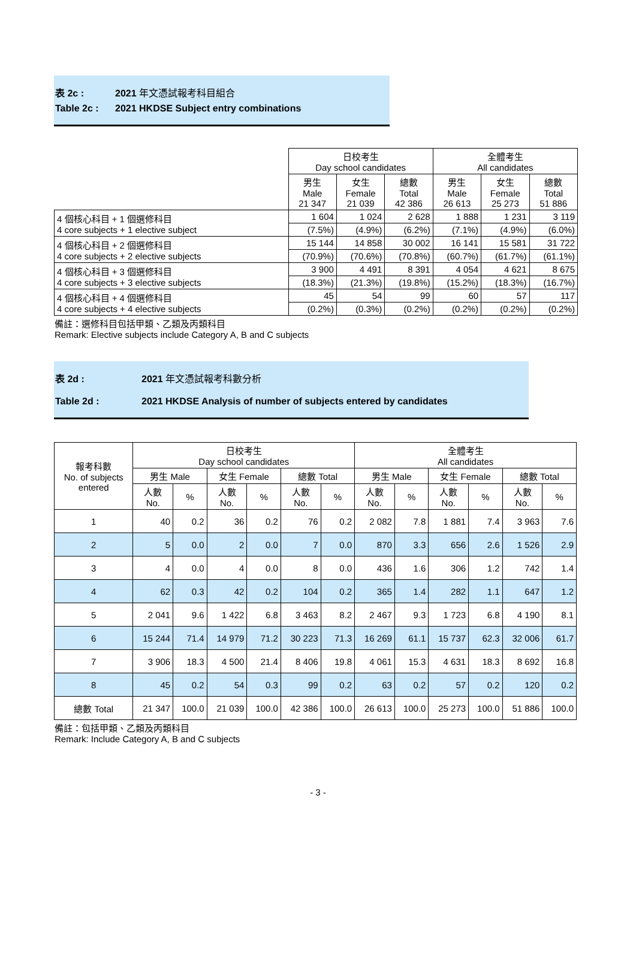表 2c : 2021 年文憑試報考科目組合
Table 2c : 2021 HKDSE Subject entry combinations
| | 日校考生 Day school candidates | | | 全體考生 All candidates | | |
| | 男生 Male 21 347 | 女生 Female 21 039 | 總數 Total 42 386 | 男生 Male 26 613 | 女生 Female 25 273 | 總數 Total 51 886 |
| 4 個核心科目 + 1 個選修科目 4 core subjects + 1 elective subject | 1 604 | 1 024 | 2 628 | 1 888 | 1 231 | 3 119 |
| | (7.5%) | (4.9%) | (6.2%) | (7.1%) | (4.9%) | (6.0%) |
| 4 個核心科目 + 2 個選修科目 4 core subjects + 2 elective subjects | 15 144 | 14 858 | 30 002 | 16 141 | 15 581 | 31 722 |
| | (70.9%) | (70.6%) | (70.8%) | (60.7%) | (61.7%) | (61.1%) |
| 4 個核心科目 + 3 個選修科目 4 core subjects + 3 elective subjects | 3 900 | 4 491 | 8 391 | 4 054 | 4 621 | 8 675 |
| | (18.3%) | (21.3%) | (19.8%) | (15.2%) | (18.3%) | (16.7%) |
| 4 個核心科目 + 4 個選修科目 4 core subjects + 4 elective subjects | 45 | 54 | 99 | 60 | 57 | 117 |
| | (0.2%) | (0.3%) | (0.2%) | (0.2%) | (0.2%) | (0.2%) |
備註：選修科目包括甲類、乙類及丙類科目
Remark: Elective subjects include Category A, B and C subjects
表 2d : 2021 年文憑試報考科數分析
Table 2d : 2021 HKDSE Analysis of number of subjects entered by candidates
| 報考科數 No. of subjects entered | 日校考生 Day school candidates | | | | | | 全體考生 All candidates | | | | | |
| --- | --- | --- | --- | --- | --- | --- | --- | --- | --- | --- | --- | --- |
| | 男生 Male | | 女生 Female | | 總數 Total | | 男生 Male | | 女生 Female | | 總數 Total | |
| | 人數 No. | % | 人數 No. | % | 人數 No. | % | 人數 No. | % | 人數 No. | % | 人數 No. | % |
| 1 | 40 | 0.2 | 36 | 0.2 | 76 | 0.2 | 2 082 | 7.8 | 1 881 | 7.4 | 3 963 | 7.6 |
| 2 | 5 | 0.0 | 2 | 0.0 | 7 | 0.0 | 870 | 3.3 | 656 | 2.6 | 1 526 | 2.9 |
| 3 | 4 | 0.0 | 4 | 0.0 | 8 | 0.0 | 436 | 1.6 | 306 | 1.2 | 742 | 1.4 |
| 4 | 62 | 0.3 | 42 | 0.2 | 104 | 0.2 | 365 | 1.4 | 282 | 1.1 | 647 | 1.2 |
| 5 | 2 041 | 9.6 | 1 422 | 6.8 | 3 463 | 8.2 | 2 467 | 9.3 | 1 723 | 6.8 | 4 190 | 8.1 |
| 6 | 15 244 | 71.4 | 14 979 | 71.2 | 30 223 | 71.3 | 16 269 | 61.1 | 15 737 | 62.3 | 32 006 | 61.7 |
| 7 | 3 906 | 18.3 | 4 500 | 21.4 | 8 406 | 19.8 | 4 061 | 15.3 | 4 631 | 18.3 | 8 692 | 16.8 |
| 8 | 45 | 0.2 | 54 | 0.3 | 99 | 0.2 | 63 | 0.2 | 57 | 0.2 | 120 | 0.2 |
| 總數 Total | 21 347 | 100.0 | 21 039 | 100.0 | 42 386 | 100.0 | 26 613 | 100.0 | 25 273 | 100.0 | 51 886 | 100.0 |
備註：包括甲類、乙類及丙類科目
Remark: Include Category A, B and C subjects
- 3 -